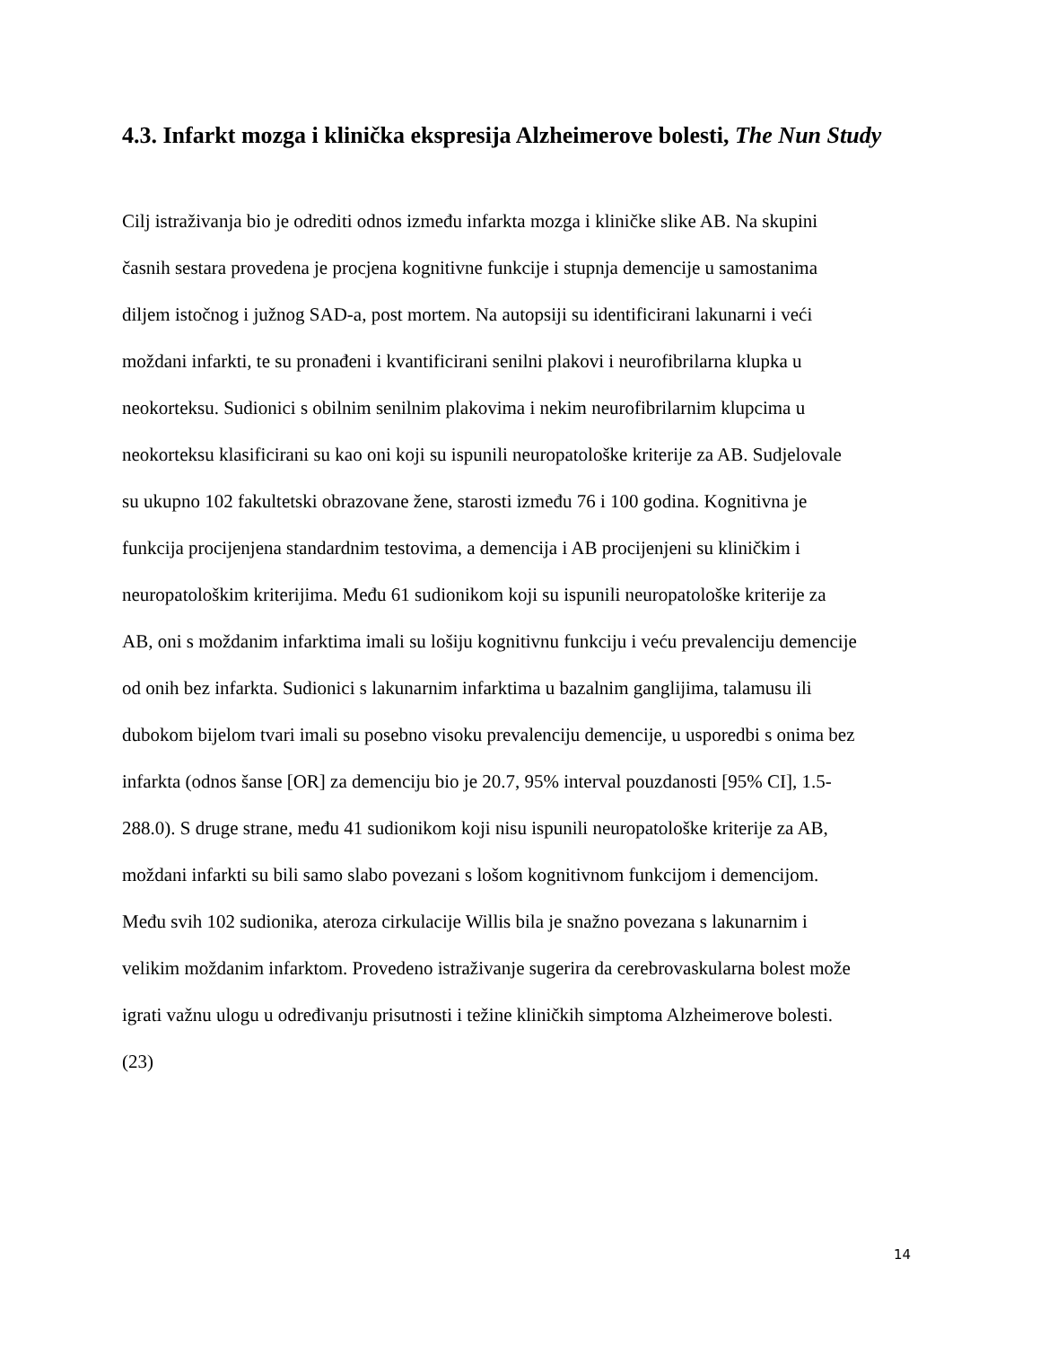4.3. Infarkt mozga i klinička ekspresija Alzheimerove bolesti, The Nun Study
Cilj istraživanja bio je odrediti odnos između infarkta mozga i kliničke slike AB. Na skupini
časnih sestara provedena je procjena kognitivne funkcije i stupnja demencije u samostanima
diljem istočnog i južnog SAD-a, post mortem. Na autopsiji su identificirani lakunarni i veći
moždani infarkti, te su pronađeni i kvantificirani senilni plakovi i neurofibrilarna klupka u
neokorteksu. Sudionici s obilnim senilnim plakovima i nekim neurofibrilarnim klupcima u
neokorteksu klasificirani su kao oni koji su ispunili neuropatološke kriterije za AB. Sudjelovale
su ukupno 102 fakultetski obrazovane žene, starosti između 76 i 100 godina. Kognitivna je
funkcija procijenjena standardnim testovima, a demencija i AB procijenjeni su kliničkim i
neuropatološkim kriterijima. Među 61 sudionikom koji su ispunili neuropatološke kriterije za
AB, oni s moždanim infarktima imali su lošiju kognitivnu funkciju i veću prevalenciju demencije
od onih bez infarkta. Sudionici s lakunarnim infarktima u bazalnim ganglijima, talamusu ili
dubokom bijelom tvari imali su posebno visoku prevalenciju demencije, u usporedbi s onima bez
infarkta (odnos šanse [OR] za demenciju bio je 20.7, 95% interval pouzdanosti [95% CI], 1.5-
288.0). S druge strane, među 41 sudionikom koji nisu ispunili neuropatološke kriterije za AB,
moždani infarkti su bili samo slabo povezani s lošom kognitivnom funkcijom i demencijom.
Među svih 102 sudionika, ateroza cirkulacije Willis bila je snažno povezana s lakunarnim i
velikim moždanim infarktom. Provedeno istraživanje sugerira da cerebrovaskularna bolest može
igrati važnu ulogu u određivanju prisutnosti i težine kliničkih simptoma Alzheimerove bolesti.
(23)
14